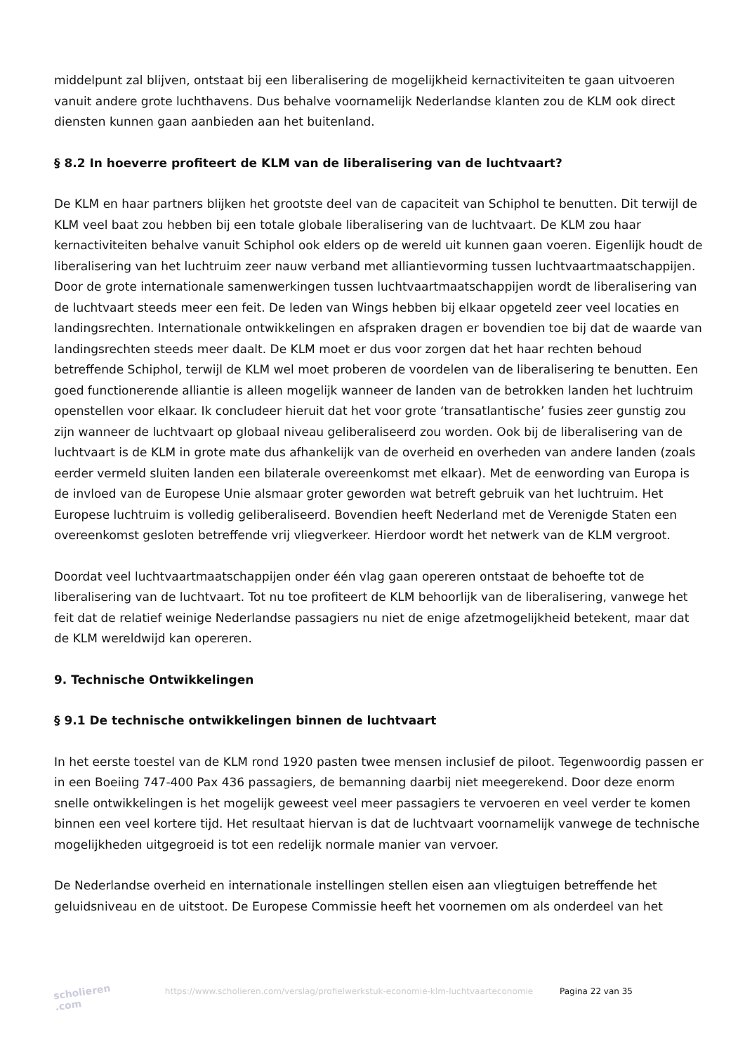middelpunt zal blijven, ontstaat bij een liberalisering de mogelijkheid kernactiviteiten te gaan uitvoeren vanuit andere grote luchthavens. Dus behalve voornamelijk Nederlandse klanten zou de KLM ook direct diensten kunnen gaan aanbieden aan het buitenland.
§ 8.2 In hoeverre profiteert de KLM van de liberalisering van de luchtvaart?
De KLM en haar partners blijken het grootste deel van de capaciteit van Schiphol te benutten. Dit terwijl de KLM veel baat zou hebben bij een totale globale liberalisering van de luchtvaart. De KLM zou haar kernactiviteiten behalve vanuit Schiphol ook elders op de wereld uit kunnen gaan voeren. Eigenlijk houdt de liberalisering van het luchtruim zeer nauw verband met alliantievorming tussen luchtvaartmaatschappijen. Door de grote internationale samenwerkingen tussen luchtvaartmaatschappijen wordt de liberalisering van de luchtvaart steeds meer een feit. De leden van Wings hebben bij elkaar opgeteld zeer veel locaties en landingsrechten. Internationale ontwikkelingen en afspraken dragen er bovendien toe bij dat de waarde van landingsrechten steeds meer daalt. De KLM moet er dus voor zorgen dat het haar rechten behoud betreffende Schiphol, terwijl de KLM wel moet proberen de voordelen van de liberalisering te benutten. Een goed functionerende alliantie is alleen mogelijk wanneer de landen van de betrokken landen het luchtruim openstellen voor elkaar. Ik concludeer hieruit dat het voor grote ‘transatlantische’ fusies zeer gunstig zou zijn wanneer de luchtvaart op globaal niveau geliberaliseerd zou worden. Ook bij de liberalisering van de luchtvaart is de KLM in grote mate dus afhankelijk van de overheid en overheden van andere landen (zoals eerder vermeld sluiten landen een bilaterale overeenkomst met elkaar). Met de eenwording van Europa is de invloed van de Europese Unie alsmaar groter geworden wat betreft gebruik van het luchtruim. Het Europese luchtruim is volledig geliberaliseerd. Bovendien heeft Nederland met de Verenigde Staten een overeenkomst gesloten betreffende vrij vliegverkeer. Hierdoor wordt het netwerk van de KLM vergroot.
Doordat veel luchtvaartmaatschappijen onder één vlag gaan opereren ontstaat de behoefte tot de liberalisering van de luchtvaart. Tot nu toe profiteert de KLM behoorlijk van de liberalisering, vanwege het feit dat de relatief weinige Nederlandse passagiers nu niet de enige afzetmogelijkheid betekent, maar dat de KLM wereldwijd kan opereren.
9. Technische Ontwikkelingen
§ 9.1 De technische ontwikkelingen binnen de luchtvaart
In het eerste toestel van de KLM rond 1920 pasten twee mensen inclusief de piloot. Tegenwoordig passen er in een Boeiing 747-400 Pax 436 passagiers, de bemanning daarbij niet meegerekend. Door deze enorm snelle ontwikkelingen is het mogelijk geweest veel meer passagiers te vervoeren en veel verder te komen binnen een veel kortere tijd. Het resultaat hiervan is dat de luchtvaart voornamelijk vanwege de technische mogelijkheden uitgegroeid is tot een redelijk normale manier van vervoer.
De Nederlandse overheid en internationale instellingen stellen eisen aan vliegtuigen betreffende het geluidsniveau en de uitstoot. De Europese Commissie heeft het voornemen om als onderdeel van het
scholieren .com
https://www.scholieren.com/verslag/profielwerkstuk-economie-klm-luchtvaarteconomie
Pagina 22 van 35